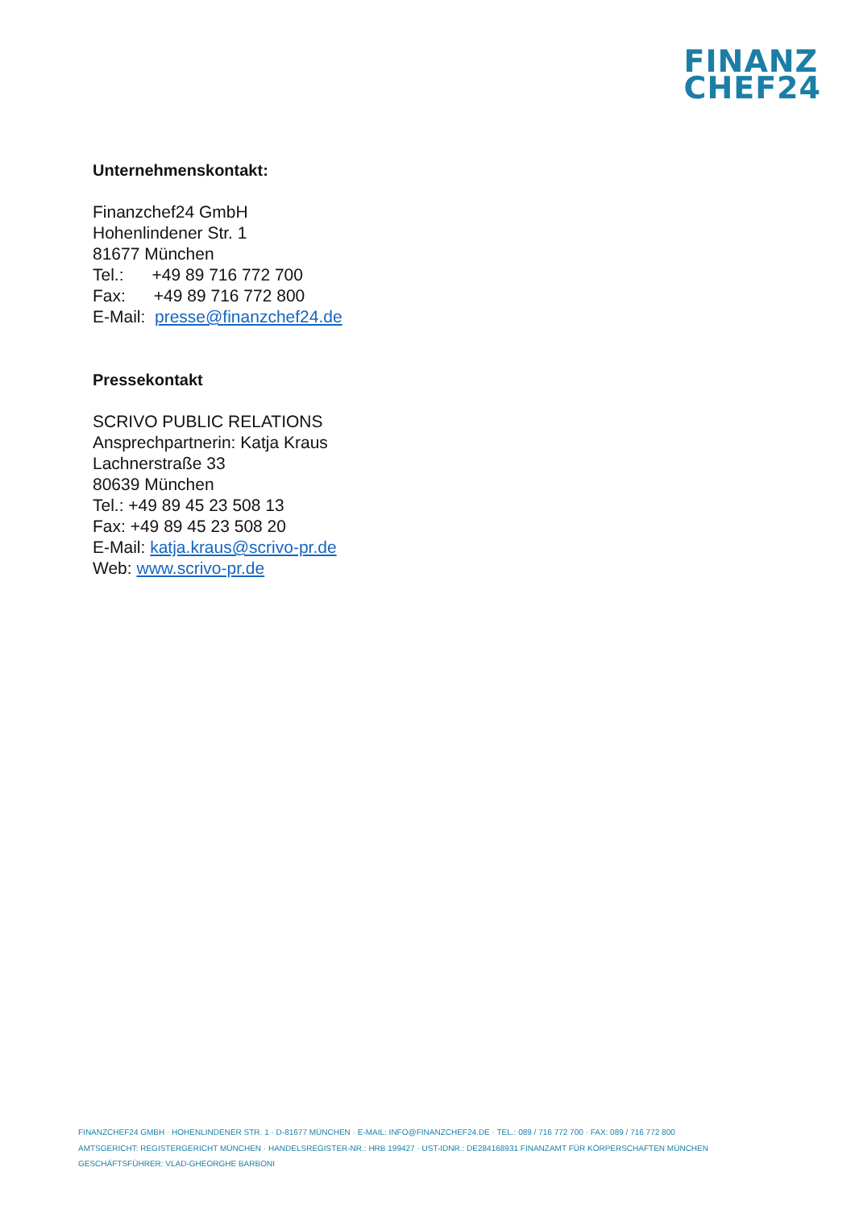FINANZ
CHEF24
Unternehmenskontakt:
Finanzchef24 GmbH
Hohenlindener Str. 1
81677 München
Tel.: +49 89 716 772 700
Fax: +49 89 716 772 800
E-Mail: presse@finanzchef24.de
Pressekontakt
SCRIVO PUBLIC RELATIONS
Ansprechpartnerin: Katja Kraus
Lachnerstraße 33
80639 München
Tel.: +49 89 45 23 508 13
Fax: +49 89 45 23 508 20
E-Mail: katja.kraus@scrivo-pr.de
Web: www.scrivo-pr.de
FINANZCHEF24 GMBH · HOHENLINDENER STR. 1 · D-81677 MÜNCHEN · E-MAIL: INFO@FINANZCHEF24.DE · TEL.: 089 / 716 772 700 · FAX: 089 / 716 772 800
AMTSGERICHT: REGISTERGERICHT MÜNCHEN · HANDELSREGISTER-NR.: HRB 199427 · UST-IDNR.: DE284168931 FINANZAMT FÜR KÖRPERSCHAFTEN MÜNCHEN
GESCHÄFTSFÜHRER: VLAD-GHEORGHE BARBONI